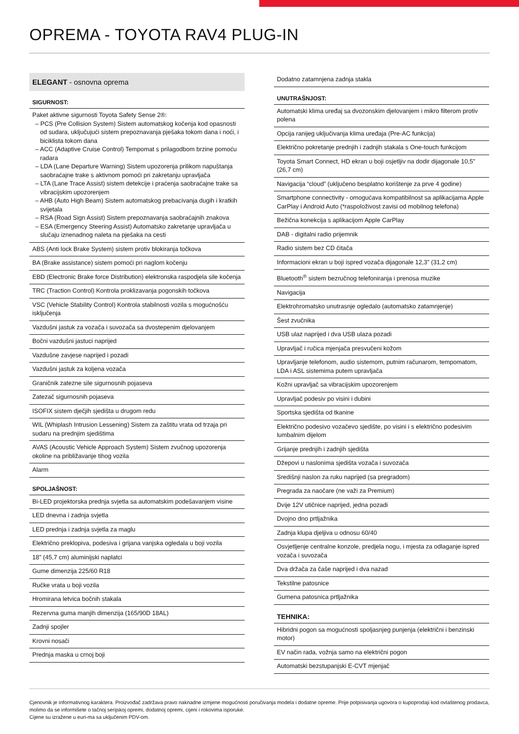OPREMA - TOYOTA RAV4 PLUG-IN
ELEGANT - osnovna oprema
| SIGURNOST: |
| --- |
| Paket aktivne sigurnosti Toyota Safety Sense 2®: – PCS (Pre Collision System) Sistem automatskog kočenja kod opasnosti od sudara, uključujući sistem prepoznavanja pješaka tokom dana i noći, i biciklista tokom dana – ACC (Adaptive Cruise Control) Tempomat s prilagodbom brzine pomoću radara – LDA (Lane Departure Warning) Sistem upozorenja prilikom napuštanja saobraćajne trake s aktivnom pomoći pri zakretanju upravljača – LTA (Lane Trace Assist) sistem detekcije i praćenja saobraćajne trake sa vibracijskim upozorenjem – AHB (Auto High Beam) Sistem automatskog prebacivanja dugih i kratkih svijetala – RSA (Road Sign Assist) Sistem prepoznavanja saobraćajnih znakova – ESA (Emergency Steering Assist) Automatsko zakretanje upravljača u slučaju iznenadnog naleta na pješaka na cesti |
| ABS (Anti lock Brake System) sistem protiv blokiranja točkova |
| BA (Brake assistance) sistem pomoći pri naglom kočenju |
| EBD (Electronic Brake force Distribution) elektronska raspodjela sile kočenja |
| TRC (Traction Control) Kontrola proklizavanja pogonskih točkova |
| VSC (Vehicle Stability Control) Kontrola stabilnosti vozila s mogućnošću isključenja |
| Vazdušni jastuk za vozača i suvozača sa dvostepenim djelovanjem |
| Bočni vazdušni jastuci naprijed |
| Vazdušne zavjese naprijed i pozadi |
| Vazdušni jastuk za koljena vozača |
| Graničnik zatezne sile sigurnosnih pojaseva |
| Zatezač sigurnosnih pojaseva |
| ISOFIX sistem dječjih sjedišta u drugom redu |
| WIL (Whiplash Intrusion Lessening) Sistem za zaštitu vrata od trzaja pri sudaru na prednjim sjedištima |
| AVAS (Acoustic Vehicle Approach System) Sistem zvučnog upozorenja okoline na približavanje tihog vozila |
| Alarm |
| SPOLJAŠNOST: |
| Bi-LED projektorska prednja svjetla sa automatskim podešavanjem visine |
| LED dnevna i zadnja svjetla |
| LED prednja i zadnja svjetla za maglu |
| Električno preklopiva, podesiva i grijana vanjska ogledala u boji vozila |
| 18" (45,7 cm) aluminijski naplatci |
| Gume dimenzija 225/60 R18 |
| Ručke vrata u boji vozila |
| Hromirana letvica bočnih stakala |
| Rezervna guma manjih dimenzija (165/90D 18AL) |
| Zadnji spojler |
| Krovni nosači |
| Prednja maska u crnoj boji |
| Dodatno zatamnjena zadnja stakla |
| UNUTRAŠNJOST: |
| Automatski klima uređaj sa dvozonskim djelovanjem i mikro filterom protiv polena |
| Opcija ranijeg uključivanja klima uređaja (Pre-AC funkcija) |
| Električno pokretanje prednjih i zadnjih stakala s One-touch funkcijom |
| Toyota Smart Connect, HD ekran u boji osjetljiv na dodir dijagonale 10,5" (26,7 cm) |
| Navigacija “cloud” (uključeno besplatno korištenje za prve 4 godine) |
| Smartphone connectivity - omogućava kompatibilnost sa aplikacijama Apple CarPlay i Android Auto (*raspoloživost zavisi od mobilnog telefona) |
| Bežična konekcija s aplikacijom Apple CarPlay |
| DAB - digitalni radio prijemnik |
| Radio sistem bez CD čitača |
| Informacioni ekran u boji ispred vozača dijagonale 12,3" (31,2 cm) |
| Bluetooth<sup>®</sup> sistem bezručnog telefoniranja i prenosa muzike |
| Navigacija |
| Elektrohromatsko unutrasnje ogledalo (automatsko zatamnjenje) |
| Šest zvučnika |
| USB ulaz naprijed i dva USB ulaza pozadi |
| Upravljač i ručica mjenjača presvučeni kožom |
| Upravljanje telefonom, audio sistemom, putnim računarom, tempomatom, LDA i ASL sistemima putem upravljača |
| Kožni upravljač sa vibracijskim upozorenjem |
| Upravljač podesiv po visini i dubini |
| Sportska sjedišta od tkanine |
| Električno podesivo vozačevo sjedište, po visini i s električno podesivim lumbalnim dijelom |
| Grijanje prednjih i zadnjih sjedišta |
| Džepovi u naslonima sjedišta vozača i suvozača |
| Središnji naslon za ruku naprijed (sa pregradom) |
| Pregrada za naočare (ne važi za Premium) |
| Dvije 12V utičnice naprijed, jedna pozadi |
| Dvojno dno prtljažnika |
| Zadnja klupa djeljiva u odnosu 60/40 |
| Osvjetljenje centralne konzole, predjela nogu, i mjesta za odlaganje ispred vozača i suvozača |
| Dva držača za čaše naprijed i dva nazad |
| Tekstilne patosnice |
| Gumena patosnica prtljažnika |
| TEHNIKA: |
| Hibridni pogon sa mogućnosti spoljasnjeg punjenja (električni i benzinski motor) |
| EV način rada, vožnja samo na električni pogon |
| Automatski bezstupanjski E-CVT mjenjač |
Cjenovnik je informativnog karaktera. Proizvođač zadržava pravo naknadne izmjene mogućnosti poručivanja modela i dodatne opreme. Prije potpisivanja ugovora o kupoprodaji kod ovlaštenog prodavca, molimo da se informišete o tačnoj serijskoj opremi, dodatnoj opremi, cijeni i rokovima isporuke.
Cijene su izražene u euri-ma sa uključenim PDV-om.